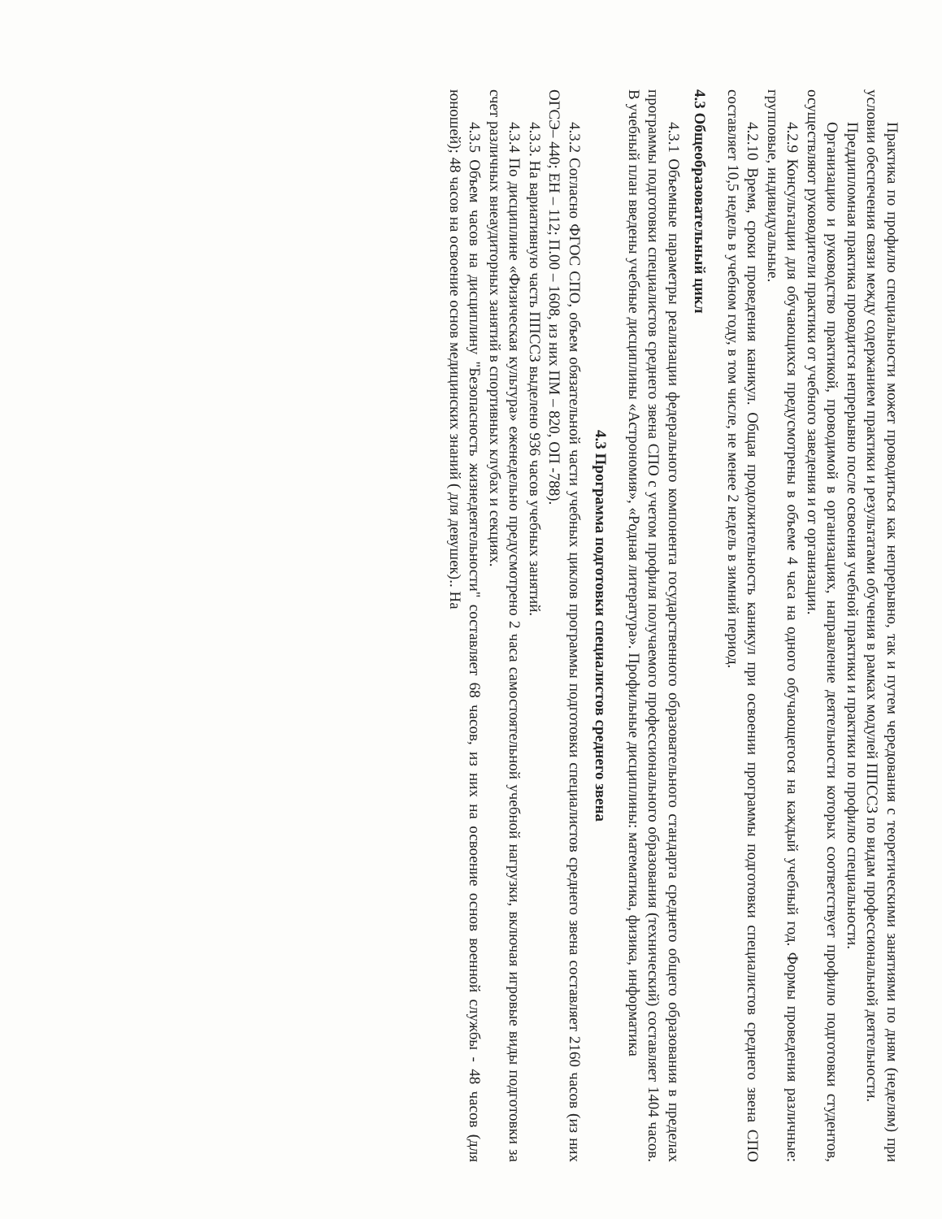Практика по профилю специальности может проводиться как непрерывно, так и путем чередования с теоретическими занятиями по дням (неделям) при условии обеспечения связи между содержанием практики и результатами обучения в рамках модулей ППССЗ по видам профессиональной деятельности.
Преддипломная практика проводится непрерывно после освоения учебной практики и практики по профилю специальности.
Организацию и руководство практикой, проводимой в организациях, направление деятельности которых соответствует профилю подготовки студентов, осуществляют руководители практики от учебного заведения и от организации.
4.2.9 Консультации для обучающихся предусмотрены в объеме 4 часа на одного обучающегося на каждый учебный год. Формы проведения различные: групповые, индивидуальные.
4.2.10 Время, сроки проведения каникул. Общая продолжительность каникул при освоении программы подготовки специалистов среднего звена СПО составляет 10,5 недель в учебном году, в том числе, не менее 2 недель в зимний период.
4.3 Общеобразовательный цикл
4.3.1 Объемные параметры реализации федерального компонента государственного образовательного стандарта среднего общего образования в пределах программы подготовки специалистов среднего звена СПО с учетом профиля получаемого профессионального образования (технический) составляет 1404 часов. В учебный план введены учебные дисциплины «Астрономия», «Родная литература». Профильные дисциплины: математика, физика, информатика
4.3 Программа подготовки специалистов среднего звена
4.3.2 Согласно ФГОС СПО, объем обязательной части учебных циклов программы подготовки специалистов среднего звена составляет 2160 часов (из них ОГСЭ– 440; ЕН – 112; П.00 – 1608, из них ПМ – 820, ОП -788).
4.3.3. На вариативную часть ППССЗ выделено 936 часов учебных занятий.
4.3.4 По дисциплине «Физическая культура» еженедельно предусмотрено 2 часа самостоятельной учебной нагрузки, включая игровые виды подготовки за счет различных внеаудиторных занятий в спортивных клубах и секциях.
4.3.5 Объем часов на дисциплину "Безопасность жизнедеятельности" составляет 68 часов, из них на освоение основ военной службы - 48 часов (для юношей); 48 часов на освоение основ медицинских знаний ( для девушек).. На